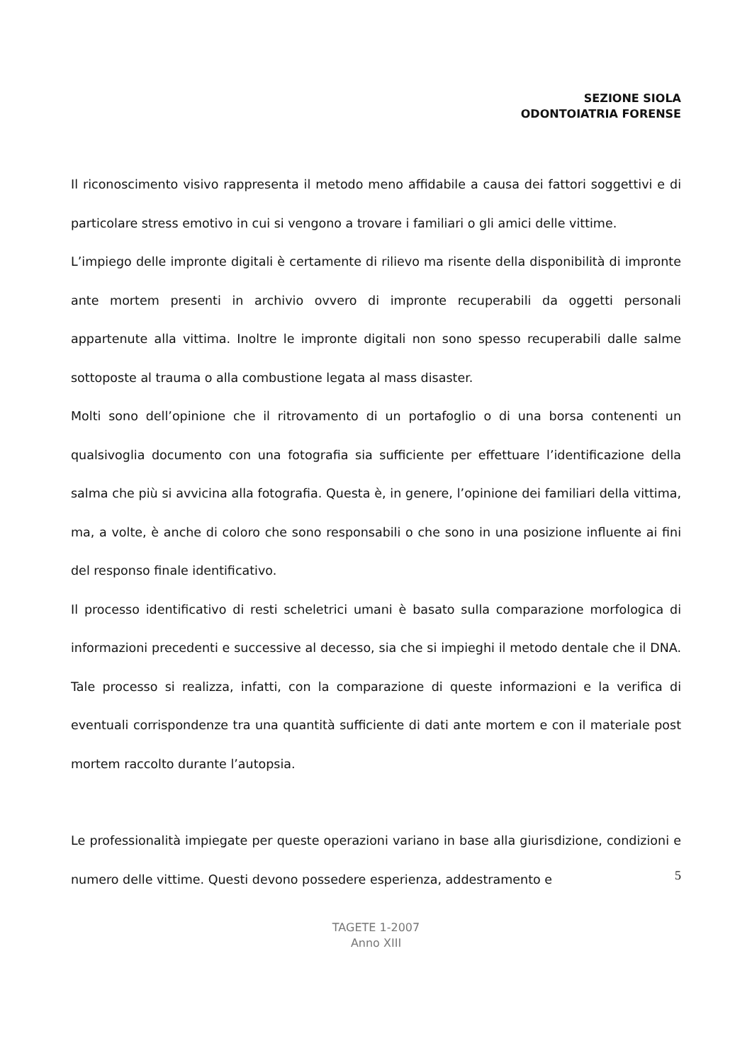SEZIONE SIOLA
ODONTOIATRIA FORENSE
Il riconoscimento visivo rappresenta il metodo meno affidabile a causa dei fattori soggettivi e di particolare stress emotivo in cui si vengono a trovare i familiari o gli amici delle vittime.
L’impiego delle impronte digitali è certamente di rilievo ma risente della disponibilità di impronte ante mortem presenti in archivio ovvero di impronte recuperabili da oggetti personali appartenute alla vittima. Inoltre le impronte digitali non sono spesso recuperabili dalle salme sottoposte al trauma o alla combustione legata al mass disaster.
Molti sono dell’opinione che il ritrovamento di un portafoglio o di una borsa contenenti un qualsivoglia documento con una fotografia sia sufficiente per effettuare l’identificazione della salma che più si avvicina alla fotografia. Questa è, in genere, l’opinione dei familiari della vittima, ma, a volte, è anche di coloro che sono responsabili o che sono in una posizione influente ai fini del responso finale identificativo.
Il processo identificativo di resti scheletrici umani è basato sulla comparazione morfologica di informazioni precedenti e successive al decesso, sia che si impieghi il metodo dentale che il DNA. Tale processo si realizza, infatti, con la comparazione di queste informazioni e la verifica di eventuali corrispondenze tra una quantità sufficiente di dati ante mortem e con il materiale post mortem raccolto durante l’autopsia.
Le professionalità impiegate per queste operazioni variano in base alla giurisdizione, condizioni e numero delle vittime. Questi devono possedere esperienza, addestramento e
5
TAGETE 1-2007
Anno XIII